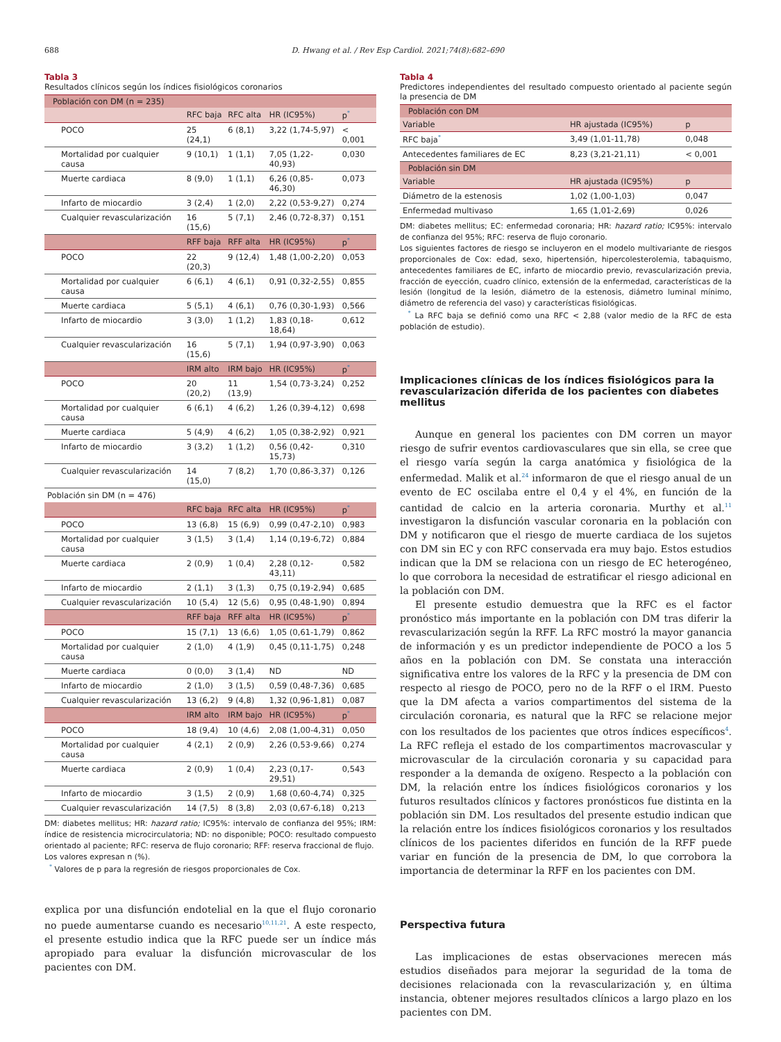688 D. Hwang et al. / Rev Esp Cardiol. 2021;74(8):682–690
Tabla 3
Resultados clínicos según los índices fisiológicos coronarios
| Población con DM (n = 235) | | | | |
| | RFC baja | RFC alta | HR (IC95%) | p<sup>*</sup> |
| POCO | 25 (24,1) | 6 (8,1) | 3,22 (1,74-5,97) | < 0,001 |
| Mortalidad por cualquier causa | 9 (10,1) | 1 (1,1) | 7,05 (1,22-40,93) | 0,030 |
| Muerte cardiaca | 8 (9,0) | 1 (1,1) | 6,26 (0,85-46,30) | 0,073 |
| Infarto de miocardio | 3 (2,4) | 1 (2,0) | 2,22 (0,53-9,27) | 0,274 |
| Cualquier revascularización | 16 (15,6) | 5 (7,1) | 2,46 (0,72-8,37) | 0,151 |
| | RFF baja | RFF alta | HR (IC95%) | p<sup>*</sup> |
| POCO | 22 (20,3) | 9 (12,4) | 1,48 (1,00-2,20) | 0,053 |
| Mortalidad por cualquier causa | 6 (6,1) | 4 (6,1) | 0,91 (0,32-2,55) | 0,855 |
| Muerte cardiaca | 5 (5,1) | 4 (6,1) | 0,76 (0,30-1,93) | 0,566 |
| Infarto de miocardio | 3 (3,0) | 1 (1,2) | 1,83 (0,18-18,64) | 0,612 |
| Cualquier revascularización | 16 (15,6) | 5 (7,1) | 1,94 (0,97-3,90) | 0,063 |
| | IRM alto | IRM bajo | HR (IC95%) | p<sup>*</sup> |
| POCO | 20 (20,2) | 11 (13,9) | 1,54 (0,73-3,24) | 0,252 |
| Mortalidad por cualquier causa | 6 (6,1) | 4 (6,2) | 1,26 (0,39-4,12) | 0,698 |
| Muerte cardiaca | 5 (4,9) | 4 (6,2) | 1,05 (0,38-2,92) | 0,921 |
| Infarto de miocardio | 3 (3,2) | 1 (1,2) | 0,56 (0,42-15,73) | 0,310 |
| Cualquier revascularización | 14 (15,0) | 7 (8,2) | 1,70 (0,86-3,37) | 0,126 |
| Población sin DM (n = 476) | | | | |
| | RFC baja | RFC alta | HR (IC95%) | p<sup>*</sup> |
| POCO | 13 (6,8) | 15 (6,9) | 0,99 (0,47-2,10) | 0,983 |
| Mortalidad por cualquier causa | 3 (1,5) | 3 (1,4) | 1,14 (0,19-6,72) | 0,884 |
| Muerte cardiaca | 2 (0,9) | 1 (0,4) | 2,28 (0,12-43,11) | 0,582 |
| Infarto de miocardio | 2 (1,1) | 3 (1,3) | 0,75 (0,19-2,94) | 0,685 |
| Cualquier revascularización | 10 (5,4) | 12 (5,6) | 0,95 (0,48-1,90) | 0,894 |
| | RFF baja | RFF alta | HR (IC95%) | p<sup>*</sup> |
| POCO | 15 (7,1) | 13 (6,6) | 1,05 (0,61-1,79) | 0,862 |
| Mortalidad por cualquier causa | 2 (1,0) | 4 (1,9) | 0,45 (0,11-1,75) | 0,248 |
| Muerte cardiaca | 0 (0,0) | 3 (1,4) | ND | ND |
| Infarto de miocardio | 2 (1,0) | 3 (1,5) | 0,59 (0,48-7,36) | 0,685 |
| Cualquier revascularización | 13 (6,2) | 9 (4,8) | 1,32 (0,96-1,81) | 0,087 |
| | IRM alto | IRM bajo | HR (IC95%) | p<sup>*</sup> |
| POCO | 18 (9,4) | 10 (4,6) | 2,08 (1,00-4,31) | 0,050 |
| Mortalidad por cualquier causa | 4 (2,1) | 2 (0,9) | 2,26 (0,53-9,66) | 0,274 |
| Muerte cardiaca | 2 (0,9) | 1 (0,4) | 2,23 (0,17-29,51) | 0,543 |
| Infarto de miocardio | 3 (1,5) | 2 (0,9) | 1,68 (0,60-4,74) | 0,325 |
| Cualquier revascularización | 14 (7,5) | 8 (3,8) | 2,03 (0,67-6,18) | 0,213 |
DM: diabetes mellitus; HR: hazard ratio; IC95%: intervalo de confianza del 95%; IRM: índice de resistencia microcirculatoria; ND: no disponible; POCO: resultado compuesto orientado al paciente; RFC: reserva de flujo coronario; RFF: reserva fraccional de flujo.
Los valores expresan n (%).
<sup>*</sup> Valores de p para la regresión de riesgos proporcionales de Cox.
explica por una disfunción endotelial en la que el flujo coronario no puede aumentarse cuando es necesario<sup>10,11,21</sup>. A este respecto, el presente estudio indica que la RFC puede ser un índice más apropiado para evaluar la disfunción microvascular de los pacientes con DM.
Tabla 4
Predictores independientes del resultado compuesto orientado al paciente según la presencia de DM
| Población con DM | | |
| Variable | HR ajustada (IC95%) | p |
| RFC baja<sup>*</sup> | 3,49 (1,01-11,78) | 0,048 |
| Antecedentes familiares de EC | 8,23 (3,21-21,11) | < 0,001 |
| Población sin DM | | |
| Variable | HR ajustada (IC95%) | p |
| Diámetro de la estenosis | 1,02 (1,00-1,03) | 0,047 |
| Enfermedad multivaso | 1,65 (1,01-2,69) | 0,026 |
DM: diabetes mellitus; EC: enfermedad coronaria; HR: hazard ratio; IC95%: intervalo de confianza del 95%; RFC: reserva de flujo coronario.
Los siguientes factores de riesgo se incluyeron en el modelo multivariante de riesgos proporcionales de Cox: edad, sexo, hipertensión, hipercolesterolemia, tabaquismo, antecedentes familiares de EC, infarto de miocardio previo, revascularización previa, fracción de eyección, cuadro clínico, extensión de la enfermedad, características de la lesión (longitud de la lesión, diámetro de la estenosis, diámetro luminal mínimo, diámetro de referencia del vaso) y características fisiológicas.
<sup>*</sup> La RFC baja se definió como una RFC < 2,88 (valor medio de la RFC de esta población de estudio).
Implicaciones clínicas de los índices fisiológicos para la revascularización diferida de los pacientes con diabetes mellitus
Aunque en general los pacientes con DM corren un mayor riesgo de sufrir eventos cardiovasculares que sin ella, se cree que el riesgo varía según la carga anatómica y fisiológica de la enfermedad. Malik et al.<sup>24</sup> informaron de que el riesgo anual de un evento de EC oscilaba entre el 0,4 y el 4%, en función de la cantidad de calcio en la arteria coronaria. Murthy et al.<sup>11</sup> investigaron la disfunción vascular coronaria en la población con DM y notificaron que el riesgo de muerte cardiaca de los sujetos con DM sin EC y con RFC conservada era muy bajo. Estos estudios indican que la DM se relaciona con un riesgo de EC heterogéneo, lo que corrobora la necesidad de estratificar el riesgo adicional en la población con DM.
El presente estudio demuestra que la RFC es el factor pronóstico más importante en la población con DM tras diferir la revascularización según la RFF. La RFC mostró la mayor ganancia de información y es un predictor independiente de POCO a los 5 años en la población con DM. Se constata una interacción significativa entre los valores de la RFC y la presencia de DM con respecto al riesgo de POCO, pero no de la RFF o el IRM. Puesto que la DM afecta a varios compartimentos del sistema de la circulación coronaria, es natural que la RFC se relacione mejor con los resultados de los pacientes que otros índices específicos<sup>4</sup>. La RFC refleja el estado de los compartimentos macrovascular y microvascular de la circulación coronaria y su capacidad para responder a la demanda de oxígeno. Respecto a la población con DM, la relación entre los índices fisiológicos coronarios y los futuros resultados clínicos y factores pronósticos fue distinta en la población sin DM. Los resultados del presente estudio indican que la relación entre los índices fisiológicos coronarios y los resultados clínicos de los pacientes diferidos en función de la RFF puede variar en función de la presencia de DM, lo que corrobora la importancia de determinar la RFF en los pacientes con DM.
Perspectiva futura
Las implicaciones de estas observaciones merecen más estudios diseñados para mejorar la seguridad de la toma de decisiones relacionada con la revascularización y, en última instancia, obtener mejores resultados clínicos a largo plazo en los pacientes con DM.